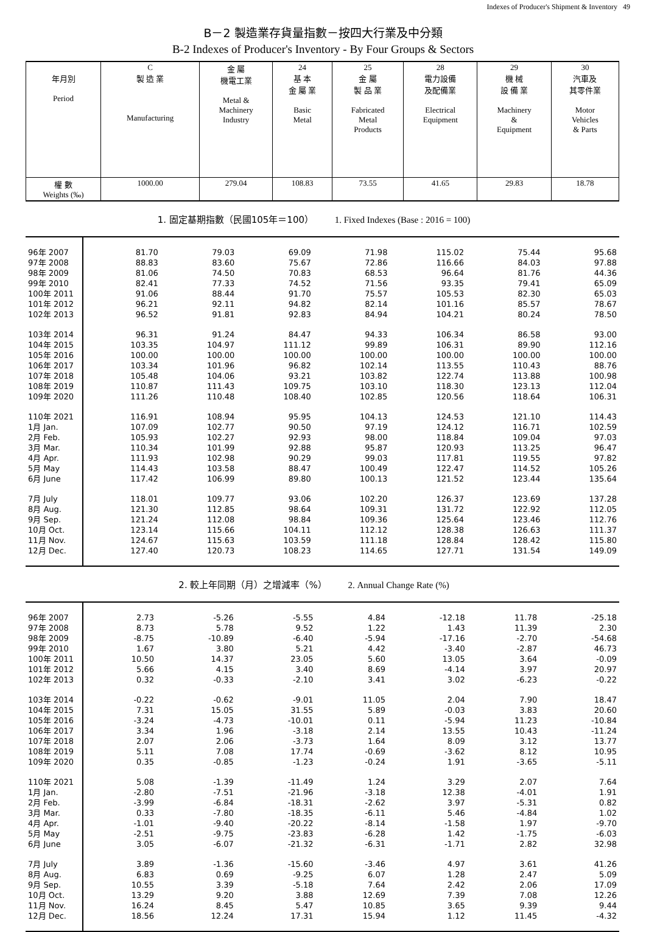Indexes of Producer's Shipment & Inventory 49
B－2 製造業存貨量指數－按四大行業及中分類
B-2 Indexes of Producer's Inventory - By Four Groups & Sectors
| 年月別 Period | C 製 造 業 Manufacturing | 金 屬 機電工業 Metal & Machinery Industry | 24 基 本 金 屬 業 Basic Metal | 25 金 屬 製 品 業 Fabricated Metal Products | 28 電力設備 及配備業 Electrical Equipment | 29 機 械 設 備 業 Machinery & Equipment | 30 汽車及 其零件業 Motor Vehicles & Parts |
| 權 數 Weights (‰) | 1000.00 | 279.04 | 108.83 | 73.55 | 41.65 | 29.83 | 18.78 |
1. 固定基期指數（民國105年＝100） 1. Fixed Indexes (Base : 2016 = 100)
| 96年 2007 | 81.70 | 79.03 | 69.09 | 71.98 | 115.02 | 75.44 | 95.68 |
| 97年 2008 | 88.83 | 83.60 | 75.67 | 72.86 | 116.66 | 84.03 | 97.88 |
| 98年 2009 | 81.06 | 74.50 | 70.83 | 68.53 | 96.64 | 81.76 | 44.36 |
| 99年 2010 | 82.41 | 77.33 | 74.52 | 71.56 | 93.35 | 79.41 | 65.09 |
| 100年 2011 | 91.06 | 88.44 | 91.70 | 75.57 | 105.53 | 82.30 | 65.03 |
| 101年 2012 | 96.21 | 92.11 | 94.82 | 82.14 | 101.16 | 85.57 | 78.67 |
| 102年 2013 | 96.52 | 91.81 | 92.83 | 84.94 | 104.21 | 80.24 | 78.50 |
| 103年 2014 | 96.31 | 91.24 | 84.47 | 94.33 | 106.34 | 86.58 | 93.00 |
| 104年 2015 | 103.35 | 104.97 | 111.12 | 99.89 | 106.31 | 89.90 | 112.16 |
| 105年 2016 | 100.00 | 100.00 | 100.00 | 100.00 | 100.00 | 100.00 | 100.00 |
| 106年 2017 | 103.34 | 101.96 | 96.82 | 102.14 | 113.55 | 110.43 | 88.76 |
| 107年 2018 | 105.48 | 104.06 | 93.21 | 103.82 | 122.74 | 113.88 | 100.98 |
| 108年 2019 | 110.87 | 111.43 | 109.75 | 103.10 | 118.30 | 123.13 | 112.04 |
| 109年 2020 | 111.26 | 110.48 | 108.40 | 102.85 | 120.56 | 118.64 | 106.31 |
| 110年 2021 | 116.91 | 108.94 | 95.95 | 104.13 | 124.53 | 121.10 | 114.43 |
| 1月 Jan. | 107.09 | 102.77 | 90.50 | 97.19 | 124.12 | 116.71 | 102.59 |
| 2月 Feb. | 105.93 | 102.27 | 92.93 | 98.00 | 118.84 | 109.04 | 97.03 |
| 3月 Mar. | 110.34 | 101.99 | 92.88 | 95.87 | 120.93 | 113.25 | 96.47 |
| 4月 Apr. | 111.93 | 102.98 | 90.29 | 99.03 | 117.81 | 119.55 | 97.82 |
| 5月 May | 114.43 | 103.58 | 88.47 | 100.49 | 122.47 | 114.52 | 105.26 |
| 6月 June | 117.42 | 106.99 | 89.80 | 100.13 | 121.52 | 123.44 | 135.64 |
| 7月 July | 118.01 | 109.77 | 93.06 | 102.20 | 126.37 | 123.69 | 137.28 |
| 8月 Aug. | 121.30 | 112.85 | 98.64 | 109.31 | 131.72 | 122.92 | 112.05 |
| 9月 Sep. | 121.24 | 112.08 | 98.84 | 109.36 | 125.64 | 123.46 | 112.76 |
| 10月 Oct. | 123.14 | 115.66 | 104.11 | 112.12 | 128.38 | 126.63 | 111.37 |
| 11月 Nov. | 124.67 | 115.63 | 103.59 | 111.18 | 128.84 | 128.42 | 115.80 |
| 12月 Dec. | 127.40 | 120.73 | 108.23 | 114.65 | 127.71 | 131.54 | 149.09 |
2. 較上年同期（月）之增減率（%） 2. Annual Change Rate (%)
| 96年 2007 | 2.73 | -5.26 | -5.55 | 4.84 | -12.18 | 11.78 | -25.18 |
| 97年 2008 | 8.73 | 5.78 | 9.52 | 1.22 | 1.43 | 11.39 | 2.30 |
| 98年 2009 | -8.75 | -10.89 | -6.40 | -5.94 | -17.16 | -2.70 | -54.68 |
| 99年 2010 | 1.67 | 3.80 | 5.21 | 4.42 | -3.40 | -2.87 | 46.73 |
| 100年 2011 | 10.50 | 14.37 | 23.05 | 5.60 | 13.05 | 3.64 | -0.09 |
| 101年 2012 | 5.66 | 4.15 | 3.40 | 8.69 | -4.14 | 3.97 | 20.97 |
| 102年 2013 | 0.32 | -0.33 | -2.10 | 3.41 | 3.02 | -6.23 | -0.22 |
| 103年 2014 | -0.22 | -0.62 | -9.01 | 11.05 | 2.04 | 7.90 | 18.47 |
| 104年 2015 | 7.31 | 15.05 | 31.55 | 5.89 | -0.03 | 3.83 | 20.60 |
| 105年 2016 | -3.24 | -4.73 | -10.01 | 0.11 | -5.94 | 11.23 | -10.84 |
| 106年 2017 | 3.34 | 1.96 | -3.18 | 2.14 | 13.55 | 10.43 | -11.24 |
| 107年 2018 | 2.07 | 2.06 | -3.73 | 1.64 | 8.09 | 3.12 | 13.77 |
| 108年 2019 | 5.11 | 7.08 | 17.74 | -0.69 | -3.62 | 8.12 | 10.95 |
| 109年 2020 | 0.35 | -0.85 | -1.23 | -0.24 | 1.91 | -3.65 | -5.11 |
| 110年 2021 | 5.08 | -1.39 | -11.49 | 1.24 | 3.29 | 2.07 | 7.64 |
| 1月 Jan. | -2.80 | -7.51 | -21.96 | -3.18 | 12.38 | -4.01 | 1.91 |
| 2月 Feb. | -3.99 | -6.84 | -18.31 | -2.62 | 3.97 | -5.31 | 0.82 |
| 3月 Mar. | 0.33 | -7.80 | -18.35 | -6.11 | 5.46 | -4.84 | 1.02 |
| 4月 Apr. | -1.01 | -9.40 | -20.22 | -8.14 | -1.58 | 1.97 | -9.70 |
| 5月 May | -2.51 | -9.75 | -23.83 | -6.28 | 1.42 | -1.75 | -6.03 |
| 6月 June | 3.05 | -6.07 | -21.32 | -6.31 | -1.71 | 2.82 | 32.98 |
| 7月 July | 3.89 | -1.36 | -15.60 | -3.46 | 4.97 | 3.61 | 41.26 |
| 8月 Aug. | 6.83 | 0.69 | -9.25 | 6.07 | 1.28 | 2.47 | 5.09 |
| 9月 Sep. | 10.55 | 3.39 | -5.18 | 7.64 | 2.42 | 2.06 | 17.09 |
| 10月 Oct. | 13.29 | 9.20 | 3.88 | 12.69 | 7.39 | 7.08 | 12.26 |
| 11月 Nov. | 16.24 | 8.45 | 5.47 | 10.85 | 3.65 | 9.39 | 9.44 |
| 12月 Dec. | 18.56 | 12.24 | 17.31 | 15.94 | 1.12 | 11.45 | -4.32 |